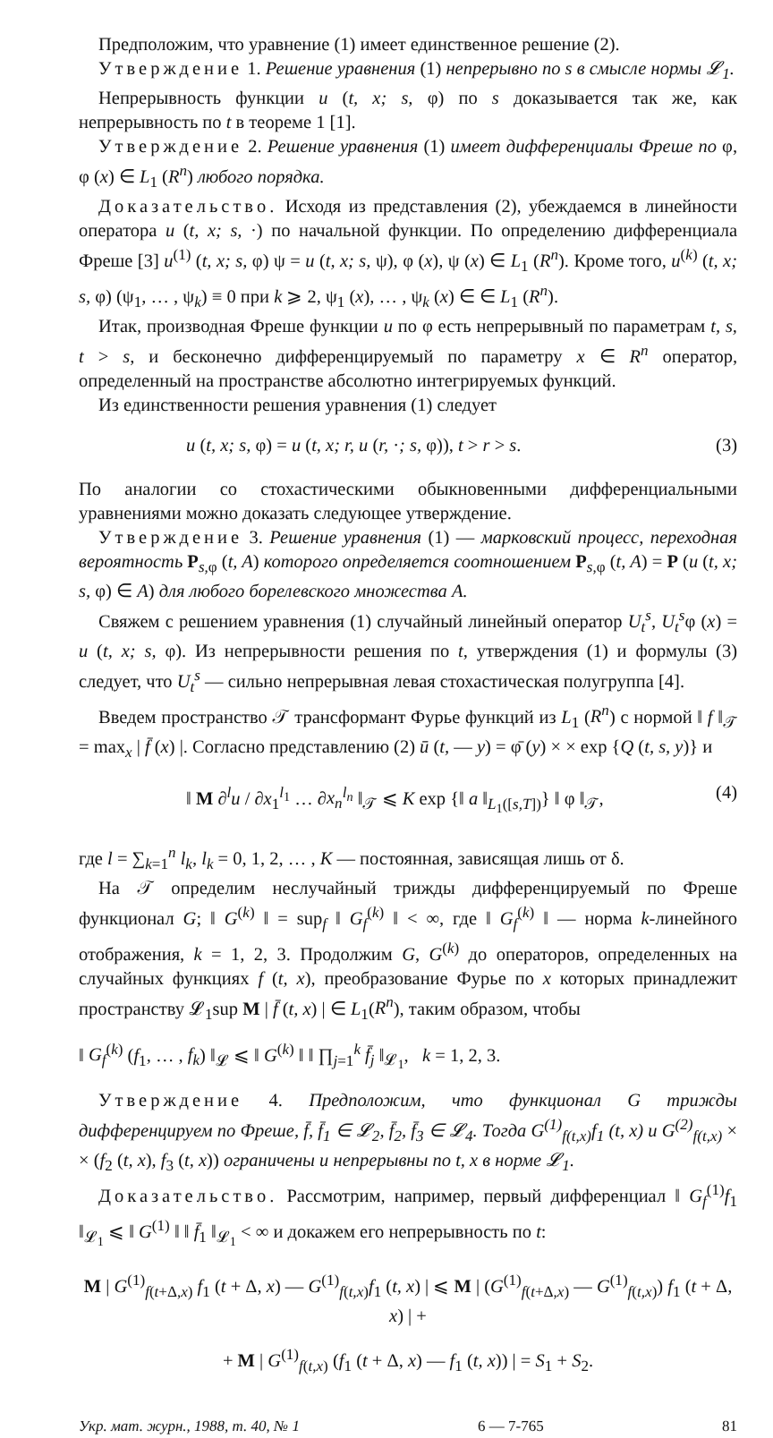Предположим, что уравнение (1) имеет единственное решение (2).
Утверждение 1. Решение уравнения (1) непрерывно по s в смысле нормы 𝓛<sub>1</sub>.
Непрерывность функции u (t, x; s, φ) по s доказывается так же, как непрерывность по t в теореме 1 [1].
Утверждение 2. Решение уравнения (1) имеет дифференциалы Фреше по φ, φ (x) ∈ L<sub>1</sub> (R<sup>n</sup>) любого порядка.
Доказательство. Исходя из представления (2), убеждаемся в линейности оператора u (t, x; s, ·) по начальной функции. По определению дифференциала Фреше [3] u<sup>(1)</sup> (t, x; s, φ) ψ = u (t, x; s, ψ), φ (x), ψ (x) ∈ L<sub>1</sub> (R<sup>n</sup>). Кроме того, u<sup>(k)</sup> (t, x; s, φ) (ψ<sub>1</sub>, … , ψ<sub>k</sub>) ≡ 0 при k ⩾ 2, ψ<sub>1</sub> (x), … , ψ<sub>k</sub> (x) ∈ ∈ L<sub>1</sub> (R<sup>n</sup>).
Итак, производная Фреше функции u по φ есть непрерывный по параметрам t, s, t > s, и бесконечно дифференцируемый по параметру x ∈ R<sup>n</sup> оператор, определенный на пространстве абсолютно интегрируемых функций.
Из единственности решения уравнения (1) следует
u (t, x; s, φ) = u (t, x; r, u (r, ·; s, φ)), t > r > s. (3)
По аналогии со стохастическими обыкновенными дифференциальными уравнениями можно доказать следующее утверждение.
Утверждение 3. Решение уравнения (1) — марковский процесс, переходная вероятность P<sub>s,φ</sub> (t, A) которого определяется соотношением P<sub>s,φ</sub> (t, A) = P (u (t, x; s, φ) ∈ A) для любого борелевского множества A.
Свяжем с решением уравнения (1) случайный линейный оператор U<sub>t</sub><sup>s</sup>, U<sub>t</sub><sup>s</sup>φ (x) = u (t, x; s, φ). Из непрерывности решения по t, утверждения (1) и формулы (3) следует, что U<sub>t</sub><sup>s</sup> — сильно непрерывная левая стохастическая полугруппа [4].
Введем пространство 𝒯 трансформант Фурье функций из L<sub>1</sub> (R<sup>n</sup>) с нормой ‖ f ‖<sub>𝒯</sub> = max<sub>x</sub> | f̄ (x) |. Согласно представлению (2) ū (t, — y) = φ̄ (y) × × exp {Q (t, s, y)} и
‖ M ∂<sup>l</sup>u / ∂x<sub>1</sub><sup>l<sub>1</sub></sup> … ∂x<sub>n</sub><sup>l<sub>n</sub></sup> ‖<sub>𝒯</sub> ⩽ K exp {‖ a ‖<sub>L<sub>1</sub>([s,T])</sub>} ‖ φ ‖<sub>𝒯</sub>, (4)
где l = ∑<sub>k=1</sub><sup>n</sup> l<sub>k</sub>, l<sub>k</sub> = 0, 1, 2, … , K — постоянная, зависящая лишь от δ.
На 𝒯 определим неслучайный трижды дифференцируемый по Фреше функционал G; ‖ G<sup>(k)</sup> ‖ = sup<sub>f</sub> ‖ G<sub>f</sub><sup>(k)</sup> ‖ < ∞, где ‖ G<sub>f</sub><sup>(k)</sup> ‖ — норма k-линейного отображения, k = 1, 2, 3. Продолжим G, G<sup>(k)</sup> до операторов, определенных на случайных функциях f (t, x), преобразование Фурье по x которых принадлежит пространству 𝓛<sub>1</sub>sup M | f̄ (t, x) | ∈ L<sub>1</sub>(R<sup>n</sup>), таким образом, чтобы
‖ G<sub>f</sub><sup>(k)</sup> (f<sub>1</sub>, … , f<sub>k</sub>) ‖<sub>𝓛</sub> ⩽ ‖ G<sup>(k)</sup> ‖ ‖ ∏<sub>j=1</sub><sup>k</sup> f̄<sub>j</sub> ‖<sub>𝓛<sub>1</sub></sub>, k = 1, 2, 3.
Утверждение 4. Предположим, что функционал G трижды дифференцируем по Фреше, f̄, f̄<sub>1</sub> ∈ 𝓛<sub>2</sub>, f̄<sub>2</sub>, f̄<sub>3</sub> ∈ 𝓛<sub>4</sub>. Тогда G<sup>(1)</sup><sub>f(t,x)</sub>f<sub>1</sub> (t, x) и G<sup>(2)</sup><sub>f(t,x)</sub> × × (f<sub>2</sub> (t, x), f<sub>3</sub> (t, x)) ограничены и непрерывны по t, x в норме 𝓛<sub>1</sub>.
Доказательство. Рассмотрим, например, первый дифференциал ‖ G<sub>f</sub><sup>(1)</sup>f<sub>1</sub> ‖<sub>𝓛<sub>1</sub></sub> ⩽ ‖ G<sup>(1)</sup> ‖ ‖ f̄<sub>1</sub> ‖<sub>𝓛<sub>1</sub></sub> < ∞ и докажем его непрерывность по t:
M | G<sup>(1)</sup><sub>f(t+Δ,x)</sub> f<sub>1</sub> (t + Δ, x) — G<sup>(1)</sup><sub>f(t,x)</sub>f<sub>1</sub> (t, x) | ⩽ M | (G<sup>(1)</sup><sub>f(t+Δ,x)</sub> — G<sup>(1)</sup><sub>f(t,x)</sub>) f<sub>1</sub> (t + Δ, x) | +
+ M | G<sup>(1)</sup><sub>f(t,x)</sub> (f<sub>1</sub> (t + Δ, x) — f<sub>1</sub> (t, x)) | = S<sub>1</sub> + S<sub>2</sub>.
Укр. мат. журн., 1988, т. 40, № 1 6 — 7-765 81